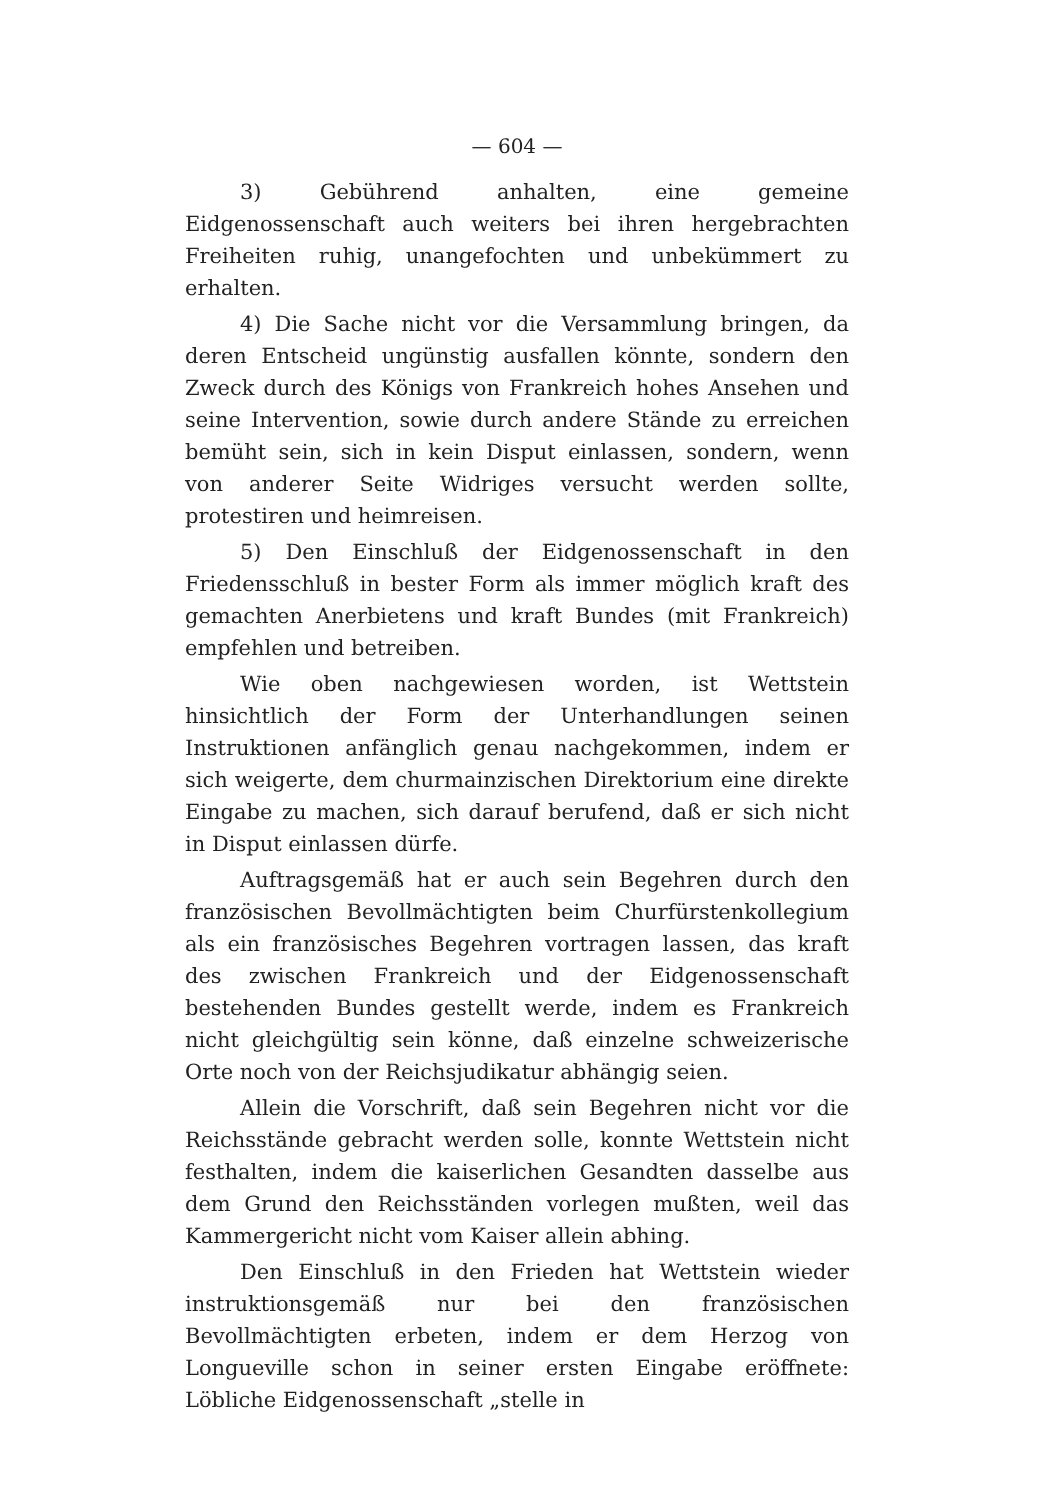— 604 —
3) Gebührend anhalten, eine gemeine Eidgenossenschaft auch weiters bei ihren hergebrachten Freiheiten ruhig, unangefochten und unbekümmert zu erhalten.
4) Die Sache nicht vor die Versammlung bringen, da deren Entscheid ungünstig ausfallen könnte, sondern den Zweck durch des Königs von Frankreich hohes Ansehen und seine Intervention, sowie durch andere Stände zu erreichen bemüht sein, sich in kein Disput einlassen, sondern, wenn von anderer Seite Widriges versucht werden sollte, protestiren und heimreisen.
5) Den Einschluß der Eidgenossenschaft in den Friedensschluß in bester Form als immer möglich kraft des gemachten Anerbietens und kraft Bundes (mit Frankreich) empfehlen und betreiben.
Wie oben nachgewiesen worden, ist Wettstein hinsichtlich der Form der Unterhandlungen seinen Instruktionen anfänglich genau nachgekommen, indem er sich weigerte, dem churmainzischen Direktorium eine direkte Eingabe zu machen, sich darauf berufend, daß er sich nicht in Disput einlassen dürfe.
Auftragsgemäß hat er auch sein Begehren durch den französischen Bevollmächtigten beim Churfürstenkollegium als ein französisches Begehren vortragen lassen, das kraft des zwischen Frankreich und der Eidgenossenschaft bestehenden Bundes gestellt werde, indem es Frankreich nicht gleichgültig sein könne, daß einzelne schweizerische Orte noch von der Reichsjudikatur abhängig seien.
Allein die Vorschrift, daß sein Begehren nicht vor die Reichsstände gebracht werden solle, konnte Wettstein nicht festhalten, indem die kaiserlichen Gesandten dasselbe aus dem Grund den Reichsständen vorlegen mußten, weil das Kammergericht nicht vom Kaiser allein abhing.
Den Einschluß in den Frieden hat Wettstein wieder instruktionsgemäß nur bei den französischen Bevollmächtigten erbeten, indem er dem Herzog von Longueville schon in seiner ersten Eingabe eröffnete: Löbliche Eidgenossenschaft „stelle in